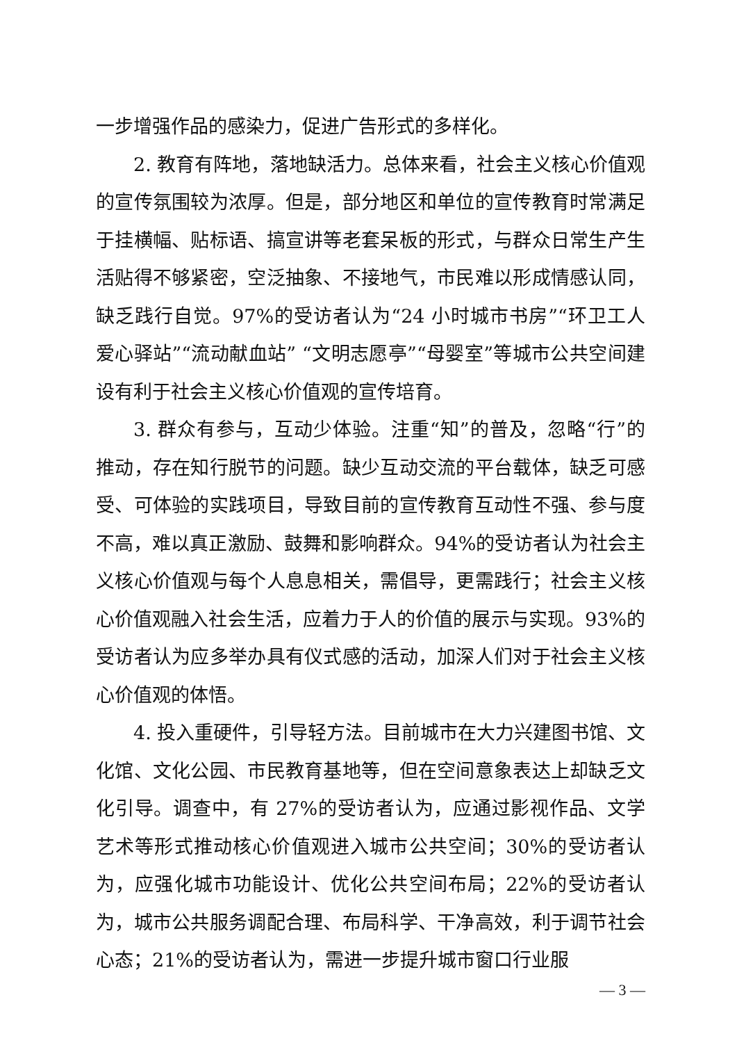一步增强作品的感染力，促进广告形式的多样化。
2. 教育有阵地，落地缺活力。总体来看，社会主义核心价值观的宣传氛围较为浓厚。但是，部分地区和单位的宣传教育时常满足于挂横幅、贴标语、搞宣讲等老套呆板的形式，与群众日常生产生活贴得不够紧密，空泛抽象、不接地气，市民难以形成情感认同，缺乏践行自觉。97%的受访者认为“24 小时城市书房”“环卫工人爱心驿站”“流动献血站” “文明志愿亭”“母婴室”等城市公共空间建设有利于社会主义核心价值观的宣传培育。
3. 群众有参与，互动少体验。注重“知”的普及，忽略“行”的推动，存在知行脱节的问题。缺少互动交流的平台载体，缺乏可感受、可体验的实践项目，导致目前的宣传教育互动性不强、参与度不高，难以真正激励、鼓舞和影响群众。94%的受访者认为社会主义核心价值观与每个人息息相关，需倡导，更需践行；社会主义核心价值观融入社会生活，应着力于人的价值的展示与实现。93%的受访者认为应多举办具有仪式感的活动，加深人们对于社会主义核心价值观的体悟。
4. 投入重硬件，引导轻方法。目前城市在大力兴建图书馆、文化馆、文化公园、市民教育基地等，但在空间意象表达上却缺乏文化引导。调查中，有 27%的受访者认为，应通过影视作品、文学艺术等形式推动核心价值观进入城市公共空间；30%的受访者认为，应强化城市功能设计、优化公共空间布局；22%的受访者认为，城市公共服务调配合理、布局科学、干净高效，利于调节社会心态；21%的受访者认为，需进一步提升城市窗口行业服
— 3 —